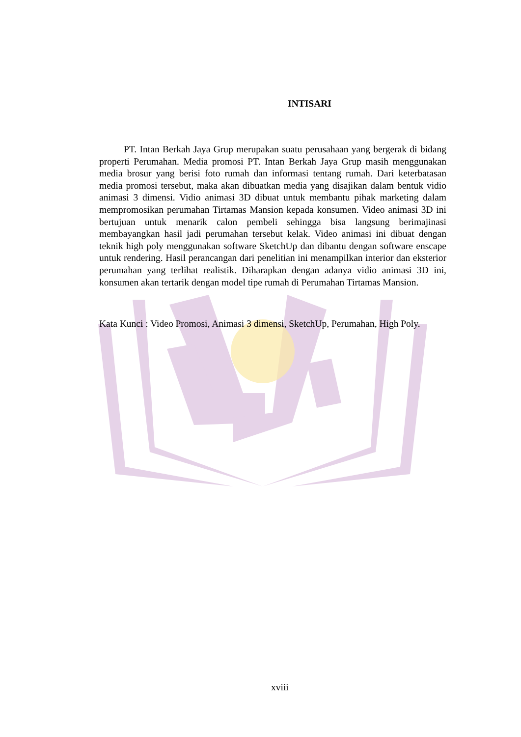INTISARI
PT. Intan Berkah Jaya Grup merupakan suatu perusahaan yang bergerak di bidang properti Perumahan. Media promosi PT. Intan Berkah Jaya Grup masih menggunakan media brosur yang berisi foto rumah dan informasi tentang rumah. Dari keterbatasan media promosi tersebut, maka akan dibuatkan media yang disajikan dalam bentuk vidio animasi 3 dimensi. Vidio animasi 3D dibuat untuk membantu pihak marketing dalam mempromosikan perumahan Tirtamas Mansion kepada konsumen. Video animasi 3D ini bertujuan untuk menarik calon pembeli sehingga bisa langsung berimajinasi membayangkan hasil jadi perumahan tersebut kelak. Video animasi ini dibuat dengan teknik high poly menggunakan software SketchUp dan dibantu dengan software enscape untuk rendering. Hasil perancangan dari penelitian ini menampilkan interior dan eksterior perumahan yang terlihat realistik. Diharapkan dengan adanya vidio animasi 3D ini, konsumen akan tertarik dengan model tipe rumah di Perumahan Tirtamas Mansion.
Kata Kunci : Video Promosi, Animasi 3 dimensi, SketchUp, Perumahan, High Poly.
xviii